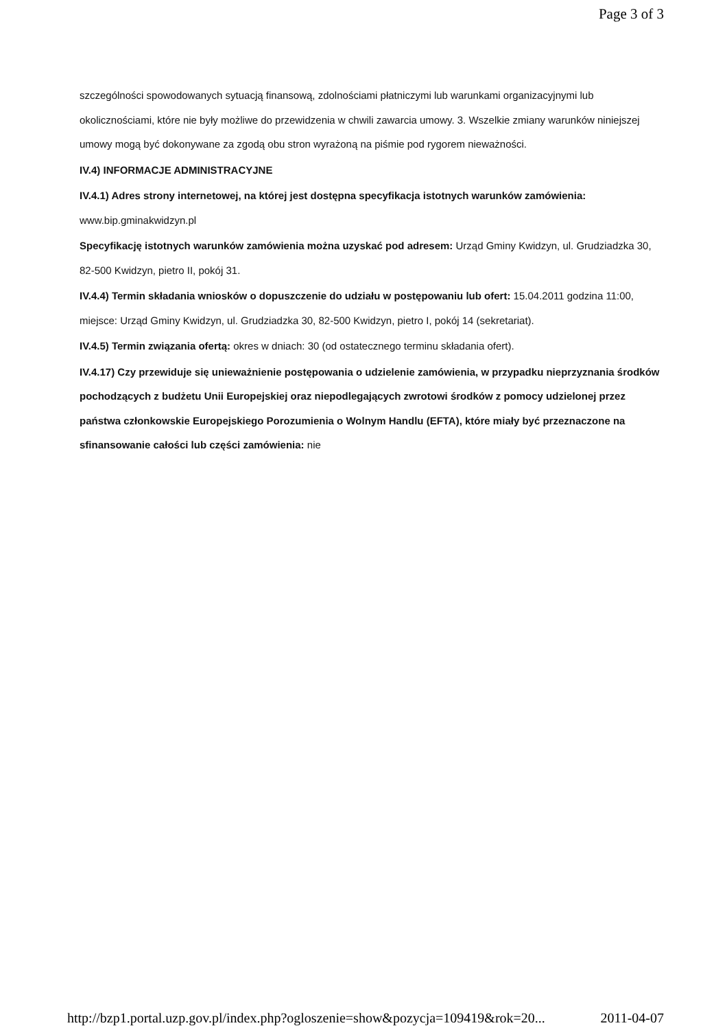Page 3 of 3
szczególności spowodowanych sytuacją finansową, zdolnościami płatniczymi lub warunkami organizacyjnymi lub okolicznościami, które nie były możliwe do przewidzenia w chwili zawarcia umowy. 3. Wszelkie zmiany warunków niniejszej umowy mogą być dokonywane za zgodą obu stron wyrażoną na piśmie pod rygorem nieważności.
IV.4) INFORMACJE ADMINISTRACYJNE
IV.4.1) Adres strony internetowej, na której jest dostępna specyfikacja istotnych warunków zamówienia: www.bip.gminakwidzyn.pl
Specyfikację istotnych warunków zamówienia można uzyskać pod adresem: Urząd Gminy Kwidzyn, ul. Grudziadzka 30, 82-500 Kwidzyn, pietro II, pokój 31.
IV.4.4) Termin składania wniosków o dopuszczenie do udziału w postępowaniu lub ofert: 15.04.2011 godzina 11:00, miejsce: Urząd Gminy Kwidzyn, ul. Grudziadzka 30, 82-500 Kwidzyn, pietro I, pokój 14 (sekretariat).
IV.4.5) Termin związania ofertą: okres w dniach: 30 (od ostatecznego terminu składania ofert).
IV.4.17) Czy przewiduje się unieważnienie postępowania o udzielenie zamówienia, w przypadku nieprzyznania środków pochodzących z budżetu Unii Europejskiej oraz niepodlegających zwrotowi środków z pomocy udzielonej przez państwa członkowskie Europejskiego Porozumienia o Wolnym Handlu (EFTA), które miały być przeznaczone na sfinansowanie całości lub części zamówienia: nie
http://bzp1.portal.uzp.gov.pl/index.php?ogloszenie=show&pozycja=109419&rok=20... 2011-04-07